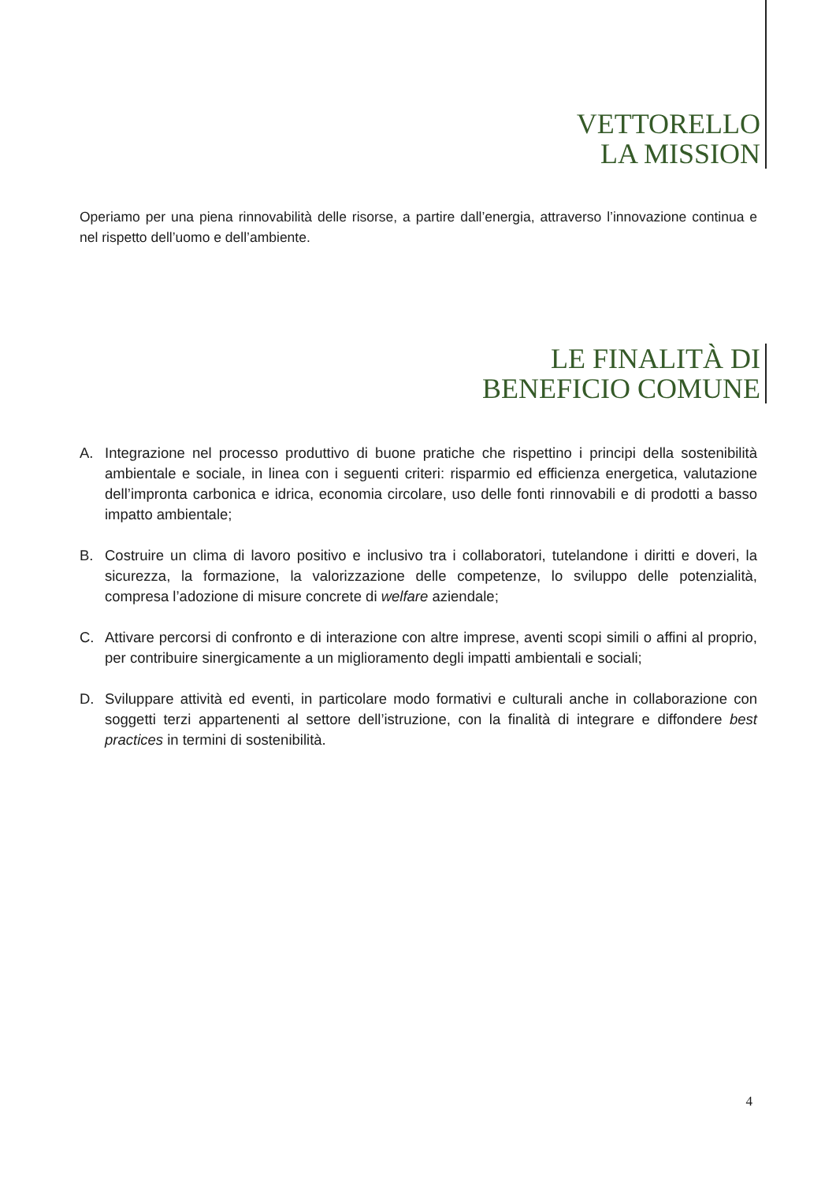VETTORELLO
LA MISSION
Operiamo per una piena rinnovabilità delle risorse, a partire dall’energia, attraverso l’innovazione continua e nel rispetto dell’uomo e dell’ambiente.
LE FINALITÀ DI
BENEFICIO COMUNE
A. Integrazione nel processo produttivo di buone pratiche che rispettino i principi della sostenibilità ambientale e sociale, in linea con i seguenti criteri: risparmio ed efficienza energetica, valutazione dell’impronta carbonica e idrica, economia circolare, uso delle fonti rinnovabili e di prodotti a basso impatto ambientale;
B. Costruire un clima di lavoro positivo e inclusivo tra i collaboratori, tutelandone i diritti e doveri, la sicurezza, la formazione, la valorizzazione delle competenze, lo sviluppo delle potenzialità, compresa l’adozione di misure concrete di welfare aziendale;
C. Attivare percorsi di confronto e di interazione con altre imprese, aventi scopi simili o affini al proprio, per contribuire sinergicamente a un miglioramento degli impatti ambientali e sociali;
D. Sviluppare attività ed eventi, in particolare modo formativi e culturali anche in collaborazione con soggetti terzi appartenenti al settore dell’istruzione, con la finalità di integrare e diffondere best practices in termini di sostenibilità.
4